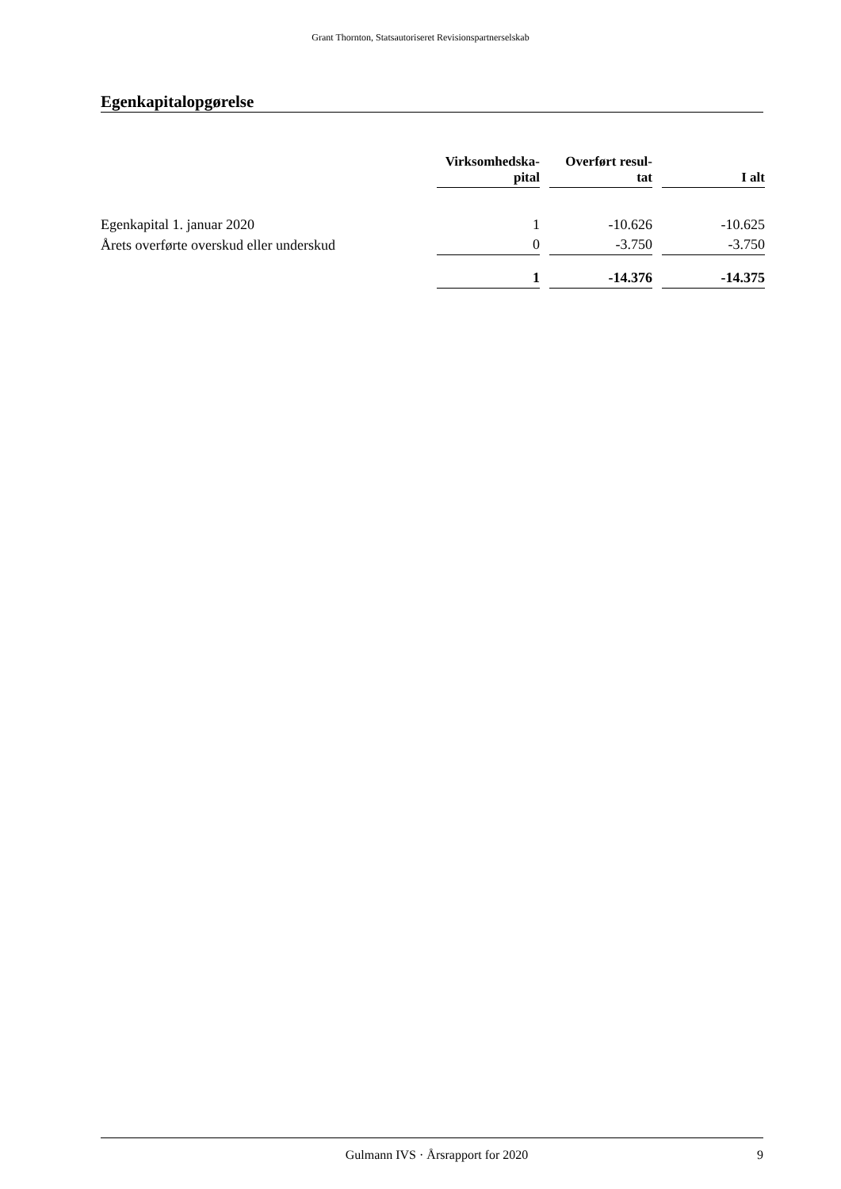Grant Thornton, Statsautoriseret Revisionspartnerselskab
Egenkapitalopgørelse
| | Virksomhedska- pital | | Overført resul- tat | | I alt |
| --- | --- | --- | --- | --- | --- |
| Egenkapital 1. januar 2020 | 1 | | -10.626 | | -10.625 |
| Årets overførte overskud eller underskud | 0 | | -3.750 | | -3.750 |
| | 1 | | -14.376 | | -14.375 |
Gulmann IVS · Årsrapport for 2020 9